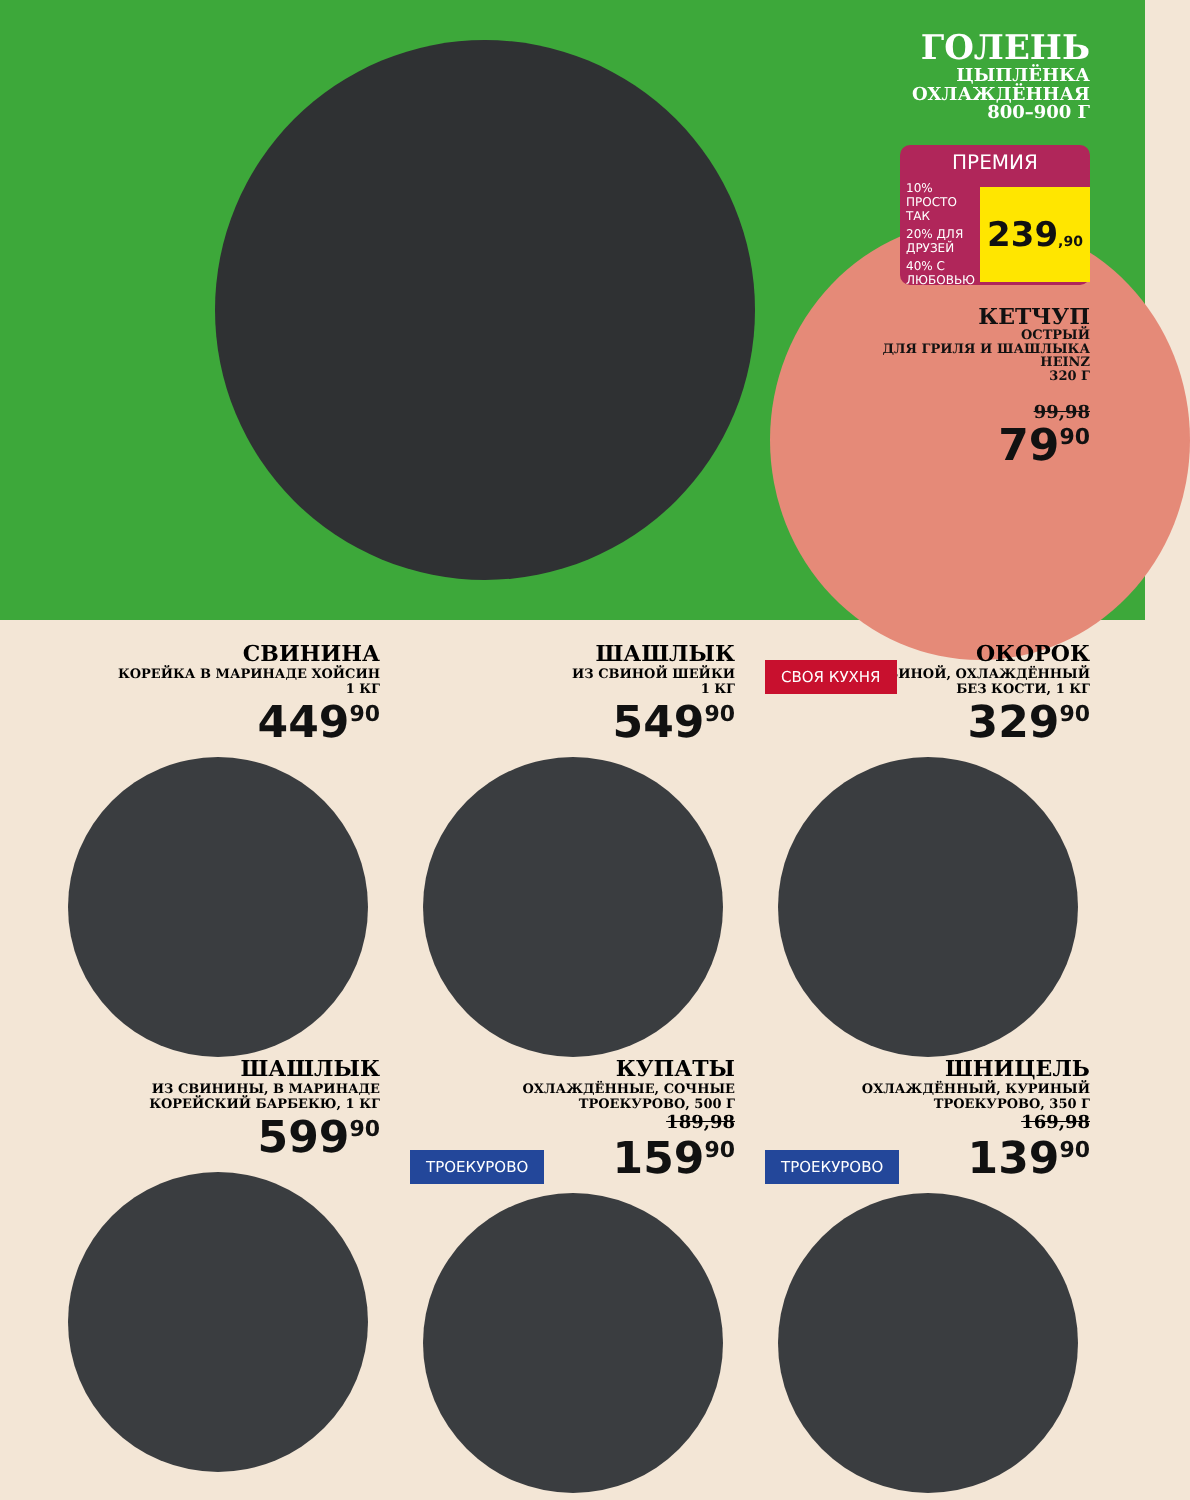ГОЛЕНЬ
ЦЫПЛЁНКА
ОХЛАЖДЁННАЯ
800–900 Г
ПРЕМИЯ
10% ПРОСТО ТАК
20% ДЛЯ ДРУЗЕЙ
40% С ЛЮБОВЬЮ
239,90
КЕТЧУП
ОСТРЫЙ
ДЛЯ ГРИЛЯ И ШАШЛЫКА
HEINZ
320 Г
99,98
79<sup>90</sup>
СВИНИНА
КОРЕЙКА В МАРИНАДЕ ХОЙСИН
1 КГ
449<sup>90</sup>
ШАШЛЫК
ИЗ СВИНОЙ ШЕЙКИ
1 КГ
549<sup>90</sup>
СВОЯ КУХНЯ
ОКОРОК
СВИНОЙ, ОХЛАЖДЁННЫЙ
БЕЗ КОСТИ, 1 КГ
329<sup>90</sup>
ШАШЛЫК
ИЗ СВИНИНЫ, В МАРИНАДЕ
КОРЕЙСКИЙ БАРБЕКЮ, 1 КГ
599<sup>90</sup>
ТРОЕКУРОВО
КУПАТЫ
ОХЛАЖДЁННЫЕ, СОЧНЫЕ
ТРОЕКУРОВО, 500 Г
189,98
159<sup>90</sup>
ТРОЕКУРОВО
ШНИЦЕЛЬ
ОХЛАЖДЁННЫЙ, КУРИНЫЙ
ТРОЕКУРОВО, 350 Г
169,98
139<sup>90</sup>